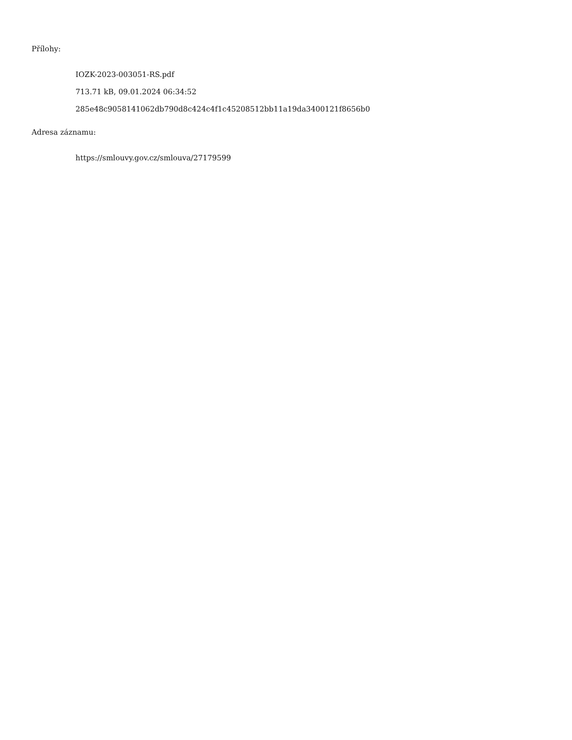Přílohy:
IOZK-2023-003051-RS.pdf
713.71 kB, 09.01.2024 06:34:52
285e48c9058141062db790d8c424c4f1c45208512bb11a19da3400121f8656b0
Adresa záznamu:
https://smlouvy.gov.cz/smlouva/27179599